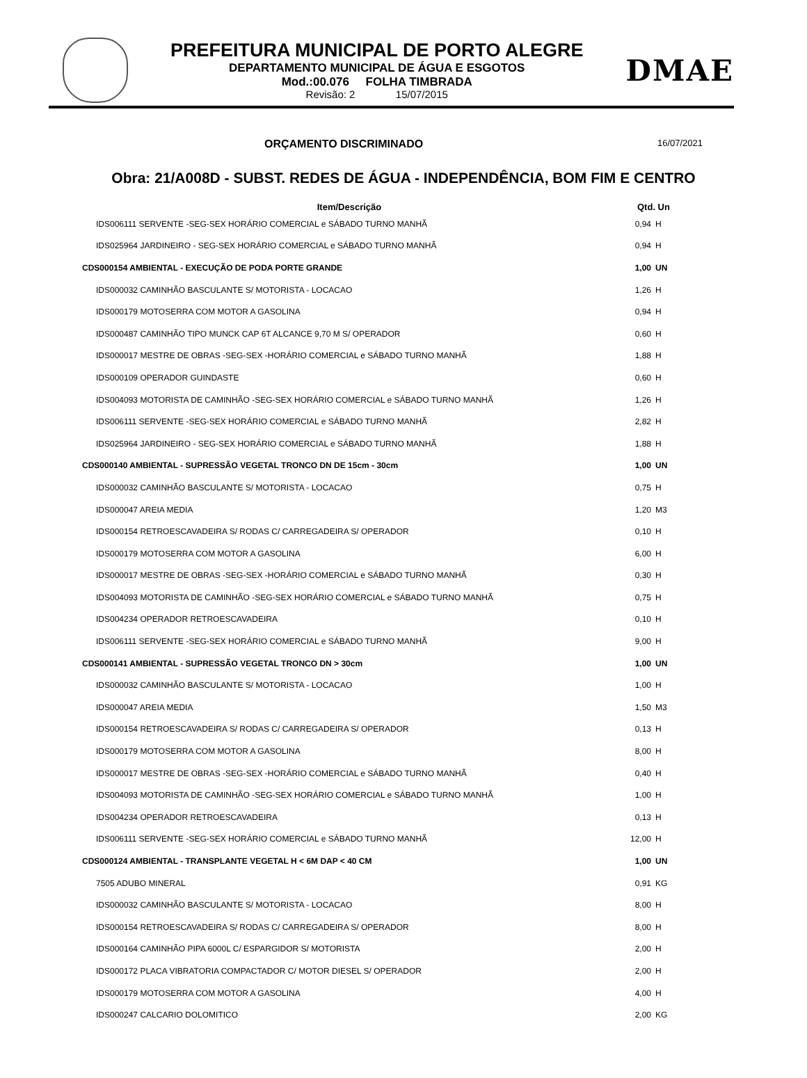PREFEITURA MUNICIPAL DE PORTO ALEGRE
DEPARTAMENTO MUNICIPAL DE ÁGUA E ESGOTOS
Mod.:00.076 FOLHA TIMBRADA
Revisão: 2 15/07/2015
DMAE
ORÇAMENTO DISCRIMINADO 16/07/2021
Obra: 21/A008D - SUBST. REDES DE ÁGUA - INDEPENDÊNCIA, BOM FIM E CENTRO
| Item/Descrição | Qtd. | Un |
| --- | --- | --- |
| IDS006111 SERVENTE -SEG-SEX HORÁRIO COMERCIAL e SÁBADO TURNO MANHÃ | 0,94 | H |
| IDS025964 JARDINEIRO - SEG-SEX HORÁRIO COMERCIAL e SÁBADO TURNO MANHÃ | 0,94 | H |
| CDS000154 AMBIENTAL - EXECUÇÃO DE PODA PORTE GRANDE | 1,00 | UN |
| IDS000032 CAMINHÃO BASCULANTE S/ MOTORISTA - LOCACAO | 1,26 | H |
| IDS000179 MOTOSERRA COM MOTOR A GASOLINA | 0,94 | H |
| IDS000487 CAMINHÃO TIPO MUNCK CAP 6T ALCANCE 9,70 M S/ OPERADOR | 0,60 | H |
| IDS000017 MESTRE DE OBRAS -SEG-SEX -HORÁRIO COMERCIAL e SÁBADO TURNO MANHÃ | 1,88 | H |
| IDS000109 OPERADOR GUINDASTE | 0,60 | H |
| IDS004093 MOTORISTA DE CAMINHÃO -SEG-SEX HORÁRIO COMERCIAL e SÁBADO TURNO MANHÃ | 1,26 | H |
| IDS006111 SERVENTE -SEG-SEX HORÁRIO COMERCIAL e SÁBADO TURNO MANHÃ | 2,82 | H |
| IDS025964 JARDINEIRO - SEG-SEX HORÁRIO COMERCIAL e SÁBADO TURNO MANHÃ | 1,88 | H |
| CDS000140 AMBIENTAL - SUPRESSÃO VEGETAL TRONCO DN DE 15cm - 30cm | 1,00 | UN |
| IDS000032 CAMINHÃO BASCULANTE S/ MOTORISTA - LOCACAO | 0,75 | H |
| IDS000047 AREIA MEDIA | 1,20 | M3 |
| IDS000154 RETROESCAVADEIRA S/ RODAS C/ CARREGADEIRA S/ OPERADOR | 0,10 | H |
| IDS000179 MOTOSERRA COM MOTOR A GASOLINA | 6,00 | H |
| IDS000017 MESTRE DE OBRAS -SEG-SEX -HORÁRIO COMERCIAL e SÁBADO TURNO MANHÃ | 0,30 | H |
| IDS004093 MOTORISTA DE CAMINHÃO -SEG-SEX HORÁRIO COMERCIAL e SÁBADO TURNO MANHÃ | 0,75 | H |
| IDS004234 OPERADOR RETROESCAVADEIRA | 0,10 | H |
| IDS006111 SERVENTE -SEG-SEX HORÁRIO COMERCIAL e SÁBADO TURNO MANHÃ | 9,00 | H |
| CDS000141 AMBIENTAL - SUPRESSÃO VEGETAL TRONCO DN > 30cm | 1,00 | UN |
| IDS000032 CAMINHÃO BASCULANTE S/ MOTORISTA - LOCACAO | 1,00 | H |
| IDS000047 AREIA MEDIA | 1,50 | M3 |
| IDS000154 RETROESCAVADEIRA S/ RODAS C/ CARREGADEIRA S/ OPERADOR | 0,13 | H |
| IDS000179 MOTOSERRA COM MOTOR A GASOLINA | 8,00 | H |
| IDS000017 MESTRE DE OBRAS -SEG-SEX -HORÁRIO COMERCIAL e SÁBADO TURNO MANHÃ | 0,40 | H |
| IDS004093 MOTORISTA DE CAMINHÃO -SEG-SEX HORÁRIO COMERCIAL e SÁBADO TURNO MANHÃ | 1,00 | H |
| IDS004234 OPERADOR RETROESCAVADEIRA | 0,13 | H |
| IDS006111 SERVENTE -SEG-SEX HORÁRIO COMERCIAL e SÁBADO TURNO MANHÃ | 12,00 | H |
| CDS000124 AMBIENTAL - TRANSPLANTE VEGETAL H < 6M DAP < 40 CM | 1,00 | UN |
| 7505 ADUBO MINERAL | 0,91 | KG |
| IDS000032 CAMINHÃO BASCULANTE S/ MOTORISTA - LOCACAO | 8,00 | H |
| IDS000154 RETROESCAVADEIRA S/ RODAS C/ CARREGADEIRA S/ OPERADOR | 8,00 | H |
| IDS000164 CAMINHÃO PIPA 6000L C/ ESPARGIDOR S/ MOTORISTA | 2,00 | H |
| IDS000172 PLACA VIBRATORIA COMPACTADOR C/ MOTOR DIESEL S/ OPERADOR | 2,00 | H |
| IDS000179 MOTOSERRA COM MOTOR A GASOLINA | 4,00 | H |
| IDS000247 CALCARIO DOLOMITICO | 2,00 | KG |